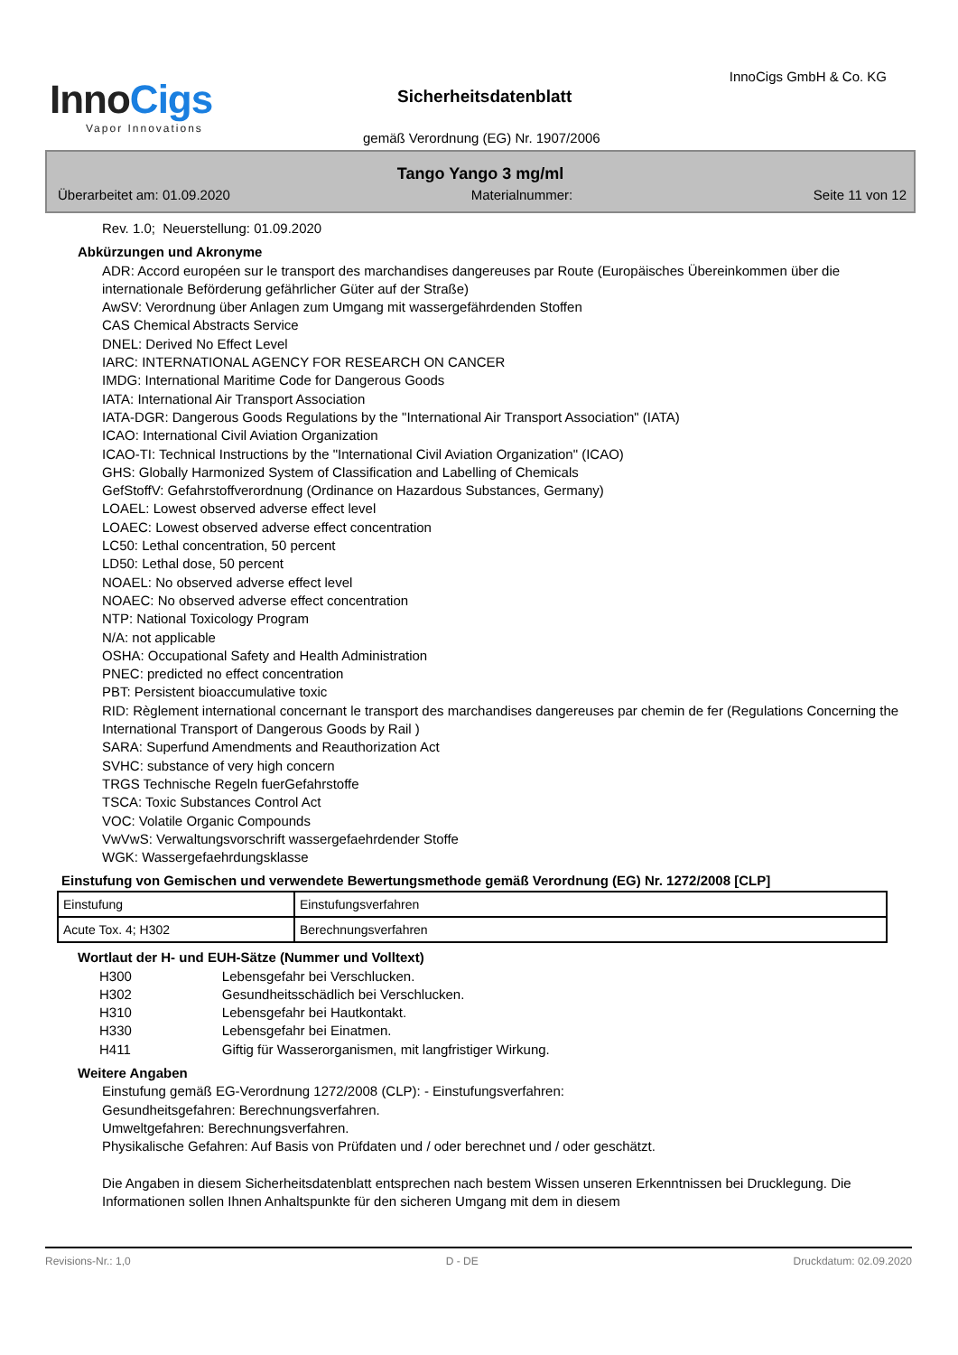InnoCigs
Vapor Innovations
InnoCigs GmbH & Co. KG
Sicherheitsdatenblatt
gemäß Verordnung (EG) Nr. 1907/2006
Tango Yango 3 mg/ml
Überarbeitet am: 01.09.2020 Materialnummer: Seite 11 von 12
Rev. 1.0; Neuerstellung: 01.09.2020
Abkürzungen und Akronyme
ADR: Accord européen sur le transport des marchandises dangereuses par Route (Europäisches Übereinkommen über die internationale Beförderung gefährlicher Güter auf der Straße)
AwSV: Verordnung über Anlagen zum Umgang mit wassergefährdenden Stoffen
CAS Chemical Abstracts Service
DNEL: Derived No Effect Level
IARC: INTERNATIONAL AGENCY FOR RESEARCH ON CANCER
IMDG: International Maritime Code for Dangerous Goods
IATA: International Air Transport Association
IATA-DGR: Dangerous Goods Regulations by the "International Air Transport Association" (IATA)
ICAO: International Civil Aviation Organization
ICAO-TI: Technical Instructions by the "International Civil Aviation Organization" (ICAO)
GHS: Globally Harmonized System of Classification and Labelling of Chemicals
GefStoffV: Gefahrstoffverordnung (Ordinance on Hazardous Substances, Germany)
LOAEL: Lowest observed adverse effect level
LOAEC: Lowest observed adverse effect concentration
LC50: Lethal concentration, 50 percent
LD50: Lethal dose, 50 percent
NOAEL: No observed adverse effect level
NOAEC: No observed adverse effect concentration
NTP: National Toxicology Program
N/A: not applicable
OSHA: Occupational Safety and Health Administration
PNEC: predicted no effect concentration
PBT: Persistent bioaccumulative toxic
RID: Règlement international concernant le transport des marchandises dangereuses par chemin de fer (Regulations Concerning the International Transport of Dangerous Goods by Rail )
SARA: Superfund Amendments and Reauthorization Act
SVHC: substance of very high concern
TRGS Technische Regeln fuerGefahrstoffe
TSCA: Toxic Substances Control Act
VOC: Volatile Organic Compounds
VwVwS: Verwaltungsvorschrift wassergefaehrdender Stoffe
WGK: Wassergefaehrdungsklasse
Einstufung von Gemischen und verwendete Bewertungsmethode gemäß Verordnung (EG) Nr. 1272/2008 [CLP]
| Einstufung | Einstufungsverfahren |
| Acute Tox. 4; H302 | Berechnungsverfahren |
Wortlaut der H- und EUH-Sätze (Nummer und Volltext)
| H300 | Lebensgefahr bei Verschlucken. |
| H302 | Gesundheitsschädlich bei Verschlucken. |
| H310 | Lebensgefahr bei Hautkontakt. |
| H330 | Lebensgefahr bei Einatmen. |
| H411 | Giftig für Wasserorganismen, mit langfristiger Wirkung. |
Weitere Angaben
Einstufung gemäß EG-Verordnung 1272/2008 (CLP): - Einstufungsverfahren:
Gesundheitsgefahren: Berechnungsverfahren.
Umweltgefahren: Berechnungsverfahren.
Physikalische Gefahren: Auf Basis von Prüfdaten und / oder berechnet und / oder geschätzt.
Die Angaben in diesem Sicherheitsdatenblatt entsprechen nach bestem Wissen unseren Erkenntnissen bei Drucklegung. Die Informationen sollen Ihnen Anhaltspunkte für den sicheren Umgang mit dem in diesem
Revisions-Nr.: 1,0 D - DE Druckdatum: 02.09.2020